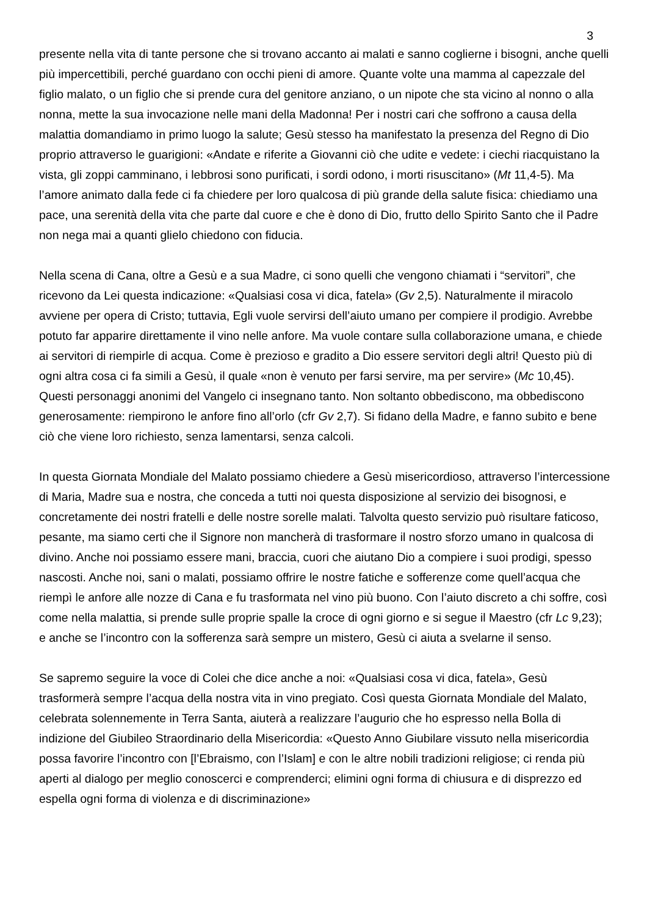3
presente nella vita di tante persone che si trovano accanto ai malati e sanno coglierne i bisogni, anche quelli più impercettibili, perché guardano con occhi pieni di amore. Quante volte una mamma al capezzale del figlio malato, o un figlio che si prende cura del genitore anziano, o un nipote che sta vicino al nonno o alla nonna, mette la sua invocazione nelle mani della Madonna! Per i nostri cari che soffrono a causa della malattia domandiamo in primo luogo la salute; Gesù stesso ha manifestato la presenza del Regno di Dio proprio attraverso le guarigioni: «Andate e riferite a Giovanni ciò che udite e vedete: i ciechi riacquistano la vista, gli zoppi camminano, i lebbrosi sono purificati, i sordi odono, i morti risuscitano» (Mt 11,4-5). Ma l’amore animato dalla fede ci fa chiedere per loro qualcosa di più grande della salute fisica: chiediamo una pace, una serenità della vita che parte dal cuore e che è dono di Dio, frutto dello Spirito Santo che il Padre non nega mai a quanti glielo chiedono con fiducia.
Nella scena di Cana, oltre a Gesù e a sua Madre, ci sono quelli che vengono chiamati i “servitori”, che ricevono da Lei questa indicazione: «Qualsiasi cosa vi dica, fatela» (Gv 2,5). Naturalmente il miracolo avviene per opera di Cristo; tuttavia, Egli vuole servirsi dell’aiuto umano per compiere il prodigio. Avrebbe potuto far apparire direttamente il vino nelle anfore. Ma vuole contare sulla collaborazione umana, e chiede ai servitori di riempirle di acqua. Come è prezioso e gradito a Dio essere servitori degli altri! Questo più di ogni altra cosa ci fa simili a Gesù, il quale «non è venuto per farsi servire, ma per servire» (Mc 10,45). Questi personaggi anonimi del Vangelo ci insegnano tanto. Non soltanto obbediscono, ma obbediscono generosamente: riempirono le anfore fino all’orlo (cfr Gv 2,7). Si fidano della Madre, e fanno subito e bene ciò che viene loro richiesto, senza lamentarsi, senza calcoli.
In questa Giornata Mondiale del Malato possiamo chiedere a Gesù misericordioso, attraverso l’intercessione di Maria, Madre sua e nostra, che conceda a tutti noi questa disposizione al servizio dei bisognosi, e concretamente dei nostri fratelli e delle nostre sorelle malati. Talvolta questo servizio può risultare faticoso, pesante, ma siamo certi che il Signore non mancherà di trasformare il nostro sforzo umano in qualcosa di divino. Anche noi possiamo essere mani, braccia, cuori che aiutano Dio a compiere i suoi prodigi, spesso nascosti. Anche noi, sani o malati, possiamo offrire le nostre fatiche e sofferenze come quell’acqua che riempì le anfore alle nozze di Cana e fu trasformata nel vino più buono. Con l’aiuto discreto a chi soffre, così come nella malattia, si prende sulle proprie spalle la croce di ogni giorno e si segue il Maestro (cfr Lc 9,23); e anche se l’incontro con la sofferenza sarà sempre un mistero, Gesù ci aiuta a svelarne il senso.
Se sapremo seguire la voce di Colei che dice anche a noi: «Qualsiasi cosa vi dica, fatela», Gesù trasformerà sempre l’acqua della nostra vita in vino pregiato. Così questa Giornata Mondiale del Malato, celebrata solennemente in Terra Santa, aiuterà a realizzare l’augurio che ho espresso nella Bolla di indizione del Giubileo Straordinario della Misericordia: «Questo Anno Giubilare vissuto nella misericordia possa favorire l’incontro con [l’Ebraismo, con l’Islam] e con le altre nobili tradizioni religiose; ci renda più aperti al dialogo per meglio conoscerci e comprenderci; elimini ogni forma di chiusura e di disprezzo ed espella ogni forma di violenza e di discriminazione»